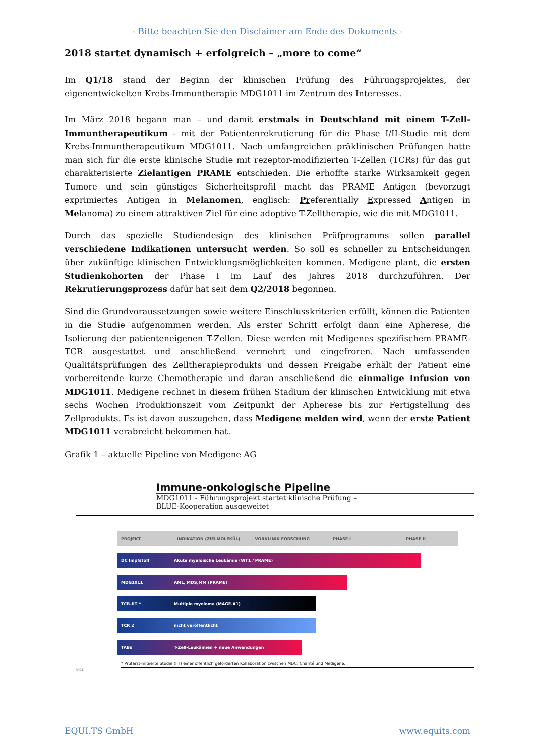- Bitte beachten Sie den Disclaimer am Ende des Dokuments -
2018 startet dynamisch + erfolgreich – „more to come“
Im Q1/18 stand der Beginn der klinischen Prüfung des Führungsprojektes, der eigenentwickelten Krebs-Immuntherapie MDG1011 im Zentrum des Interesses.
Im März 2018 begann man – und damit erstmals in Deutschland mit einem T-Zell-Immuntherapeutikum - mit der Patientenrekrutierung für die Phase I/II-Studie mit dem Krebs-Immuntherapeutikum MDG1011. Nach umfangreichen präklinischen Prüfungen hatte man sich für die erste klinische Studie mit rezeptor-modifizierten T-Zellen (TCRs) für das gut charakterisierte Zielantigen PRAME entschieden. Die erhoffte starke Wirksamkeit gegen Tumore und sein günstiges Sicherheitsprofil macht das PRAME Antigen (bevorzugt exprimiertes Antigen in Melanomen, englisch: Preferentially Expressed Antigen in Melanoma) zu einem attraktiven Ziel für eine adoptive T-Zelltherapie, wie die mit MDG1011.
Durch das spezielle Studiendesign des klinischen Prüfprogramms sollen parallel verschiedene Indikationen untersucht werden. So soll es schneller zu Entscheidungen über zukünftige klinischen Entwicklungsmöglichkeiten kommen. Medigene plant, die ersten Studienkohorten der Phase I im Lauf des Jahres 2018 durchzuführen. Der Rekrutierungsprozess dafür hat seit dem Q2/2018 begonnen.
Sind die Grundvoraussetzungen sowie weitere Einschlusskriterien erfüllt, können die Patienten in die Studie aufgenommen werden. Als erster Schritt erfolgt dann eine Apherese, die Isolierung der patienteneigenen T-Zellen. Diese werden mit Medigenes spezifischem PRAME-TCR ausgestattet und anschließend vermehrt und eingefroren. Nach umfassenden Qualitätsprüfungen des Zelltherapieprodukts und dessen Freigabe erhält der Patient eine vorbereitende kurze Chemotherapie und daran anschließend die einmalige Infusion von MDG1011. Medigene rechnet in diesem frühen Stadium der klinischen Entwicklung mit etwa sechs Wochen Produktionszeit vom Zeitpunkt der Apherese bis zur Fertigstellung des Zellprodukts. Es ist davon auszugehen, dass Medigene melden wird, wenn der erste Patient MDG1011 verabreicht bekommen hat.
Grafik 1 – aktuelle Pipeline von Medigene AG
Immune-onkologische Pipeline
MDG1011 - Führungsprojekt startet klinische Prüfung –
BLUE-Kooperation ausgeweitet
PROJEKT INDIKATION (ZIELMOLEKÜL) VORKLINIK FORSCHUNG PHASE I PHASE II
DC Impfstoff Akute myeloische Leukämie (WT1 / PRAME)
MDG1011 AML, MDS,MM (PRAME)
TCR-IIT * Multiple myeloma (MAGE-A1)
TCR 2 nicht veröffentlicht
TABs T-Zell-Leukämien + neue Anwendungen
* Prüfarzt-initiierte Studie (IIT) einer öffentlich geförderten Kollaboration zwischen MDC, Charité und Medigene.
PAGE
EQUI.TS GmbH www.equits.com